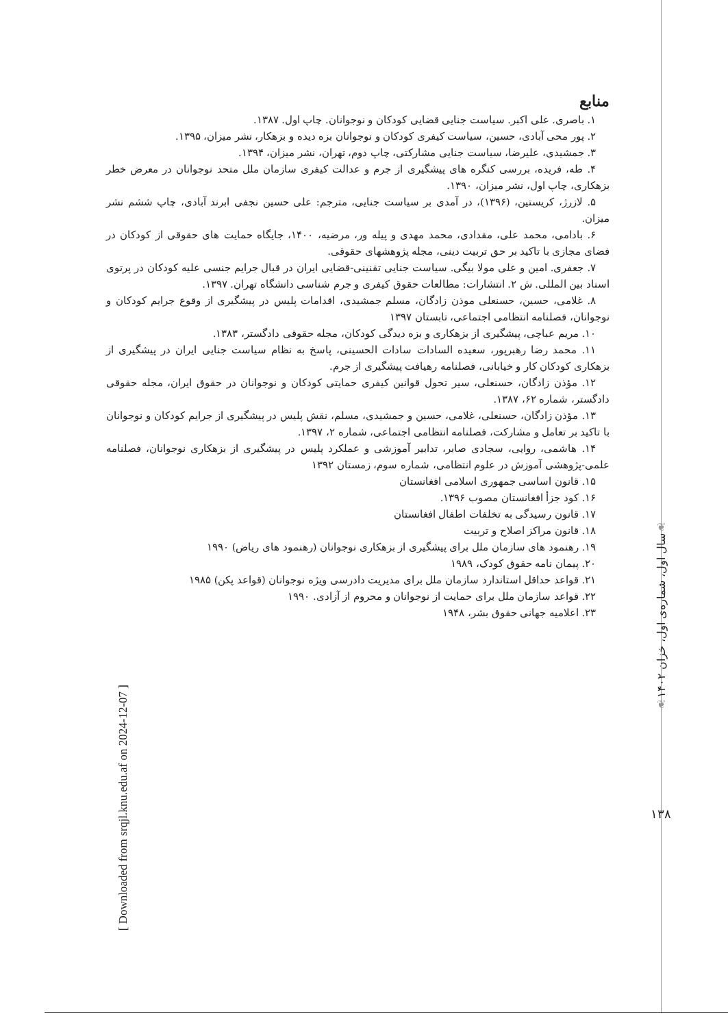منابع
۱. باصری. علی اکبر. سیاست جنایی قضایی کودکان و نوجوانان. چاپ اول. ۱۳۸۷.
۲. پور محی آبادی، حسین، سیاست کیفری کودکان و نوجوانان بزه دیده و بزهکار، نشر میزان، ۱۳۹۵.
۳. جمشیدی، علیرضا، سیاست جنایی مشارکتی، چاپ دوم، تهران، نشر میزان، ۱۳۹۴.
۴. طه، فریده، بررسی کنگره های پیشگیری از جرم و عدالت کیفری سازمان ملل متحد نوجوانان در معرض خطر بزهکاری، چاپ اول، نشر میزان، ۱۳۹۰.
۵. لازرژ، کریستین، (۱۳۹۶)، در آمدی بر سیاست جنایی، مترجم: علی حسین نجفی ابرند آبادی، چاپ ششم نشر میزان.
۶. بادامی، محمد علی، مقدادی، محمد مهدی و پیله ور، مرضیه، ۱۴۰۰، جایگاه حمایت های حقوقی از کودکان در فضای مجازی با تاکید بر حق تربیت دینی، مجله پژوهشهای حقوقی.
۷. جعفری. امین و علی مولا بیگی. سیاست جنایی تقنینی-قضایی ایران در قبال جرایم جنسی علیه کودکان در پرتوی اسناد بین المللی. ش ۲. انتشارات: مطالعات حقوق کیفری و جرم شناسی دانشگاه تهران. ۱۳۹۷.
۸. غلامی، حسین، حسنعلی موذن زادگان، مسلم جمشیدی، اقدامات پلیس در پیشگیری از وقوع جرایم کودکان و نوجوانان، فصلنامه انتظامی اجتماعی، تابستان ۱۳۹۷
۱۰. مریم عباچی، پیشگیری از بزهکاری و بزه دیدگی کودکان، مجله حقوقی دادگستر، ۱۳۸۳.
۱۱. محمد رضا رهبرپور، سعیده السادات سادات الحسینی، پاسخ به نظام سیاست جنایی ایران در پیشگیری از بزهکاری کودکان کار و خیابانی، فصلنامه رهیافت پیشگیری از جرم.
۱۲. مؤذن زادگان، حسنعلی، سیر تحول قوانین کیفری حمایتی کودکان و نوجوانان در حقوق ایران، مجله حقوقی دادگستر، شماره ۶۲، ۱۳۸۷.
۱۳. مؤذن زادگان، حسنعلی، غلامی، حسین و جمشیدی، مسلم، نقش پلیس در پیشگیری از جرایم کودکان و نوجوانان با تاکید بر تعامل و مشارکت، فصلنامه انتظامی اجتماعی، شماره ۲، ۱۳۹۷.
۱۴. هاشمی، روایی، سجادی صابر، تدابیر آموزشی و عملکرد پلیس در پیشگیری از بزهکاری نوجوانان، فصلنامه علمی-پژوهشی آموزش در علوم انتظامی، شماره سوم، زمستان ۱۳۹۲
۱۵. قانون اساسی جمهوری اسلامی افغانستان
۱۶. کود جزأ افغانستان مصوب ۱۳۹۶.
۱۷. قانون رسیدگی به تخلفات اطفال افغانستان
۱۸. قانون مراکز اصلاح و تربیت
۱۹. رهنمود های سازمان ملل برای پیشگیری از بزهکاری نوجوانان (رهنمود های ریاض) ۱۹۹۰
۲۰. پیمان نامه حقوق کودک، ۱۹۸۹
۲۱. قواعد حداقل استاندارد سازمان ملل برای مدیریت دادرسی ویژه نوجوانان (قواعد پکن) ۱۹۸۵
۲۲. قواعد سازمان ملل برای حمایت از نوجوانان و محروم از آزادی. ۱۹۹۰
۲۳. اعلامیه جهانی حقوق بشر، ۱۹۴۸
❦
سال اول، شماره‌ی اول، خزان ۱۴۰۲
❦
۱۳۸
[ Downloaded from srqjl.knu.edu.af on 2024-12-07 ]